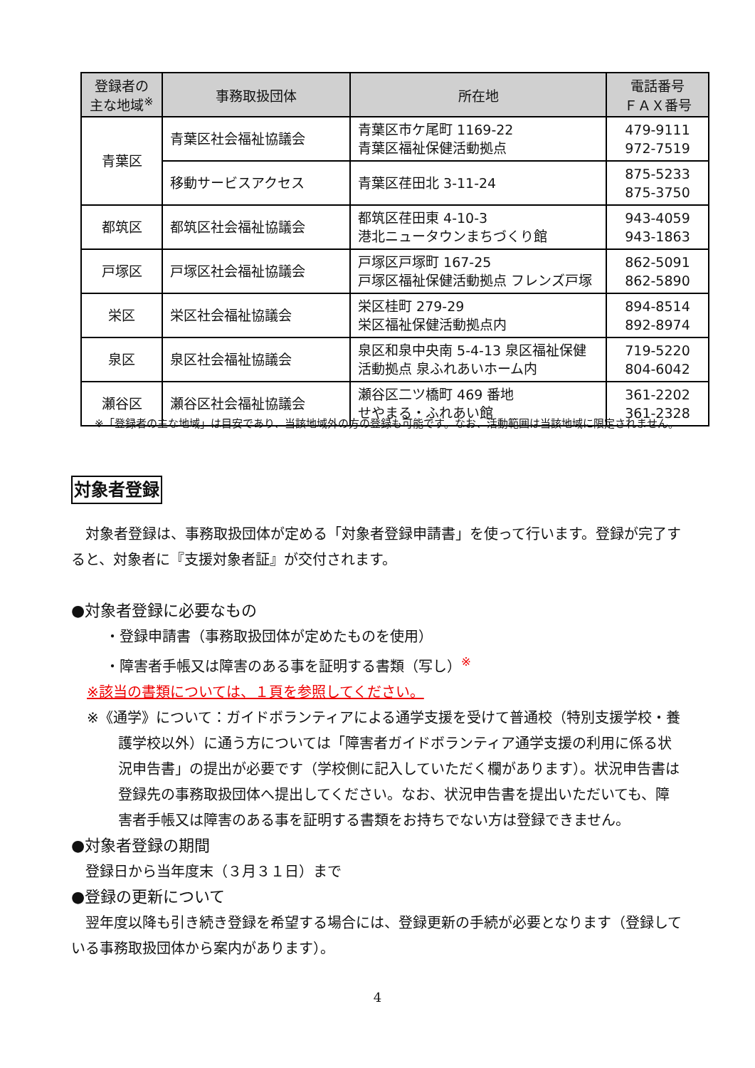| 登録者の 主な地域<sup>※</sup> | 事務取扱団体 | 所在地 | 電話番号 ＦＡＸ番号 |
| --- | --- | --- | --- |
| 青葉区 | 青葉区社会福祉協議会 | 青葉区市ケ尾町 1169-22 青葉区福祉保健活動拠点 | 479-9111 972-7519 |
| | 移動サービスアクセス | 青葉区荏田北 3-11-24 | 875-5233 875-3750 |
| 都筑区 | 都筑区社会福祉協議会 | 都筑区荏田東 4-10-3 港北ニュータウンまちづくり館 | 943-4059 943-1863 |
| 戸塚区 | 戸塚区社会福祉協議会 | 戸塚区戸塚町 167-25 戸塚区福祉保健活動拠点 フレンズ戸塚 | 862-5091 862-5890 |
| 栄区 | 栄区社会福祉協議会 | 栄区桂町 279-29 栄区福祉保健活動拠点内 | 894-8514 892-8974 |
| 泉区 | 泉区社会福祉協議会 | 泉区和泉中央南 5-4-13 泉区福祉保健 活動拠点 泉ふれあいホーム内 | 719-5220 804-6042 |
| 瀬谷区 | 瀬谷区社会福祉協議会 | 瀬谷区二ツ橋町 469 番地 せやまる・ふれあい館 | 361-2202 361-2328 |
※「登録者の主な地域」は目安であり、当該地域外の方の登録も可能です。なお、活動範囲は当該地域に限定されません。
対象者登録
　対象者登録は、事務取扱団体が定める「対象者登録申請書」を使って行います。登録が完了すると、対象者に『支援対象者証』が交付されます。
●対象者登録に必要なもの
・登録申請書（事務取扱団体が定めたものを使用）
・障害者手帳又は障害のある事を証明する書類（写し）<sup>※</sup>
※該当の書類については、１頁を参照してください。
※《通学》について：ガイドボランティアによる通学支援を受けて普通校（特別支援学校・養護学校以外）に通う方については「障害者ガイドボランティア通学支援の利用に係る状況申告書」の提出が必要です（学校側に記入していただく欄があります）。状況申告書は登録先の事務取扱団体へ提出してください。なお、状況申告書を提出いただいても、障害者手帳又は障害のある事を証明する書類をお持ちでない方は登録できません。
●対象者登録の期間
　登録日から当年度末（３月３１日）まで
●登録の更新について
　翌年度以降も引き続き登録を希望する場合には、登録更新の手続が必要となります（登録している事務取扱団体から案内があります）。
4